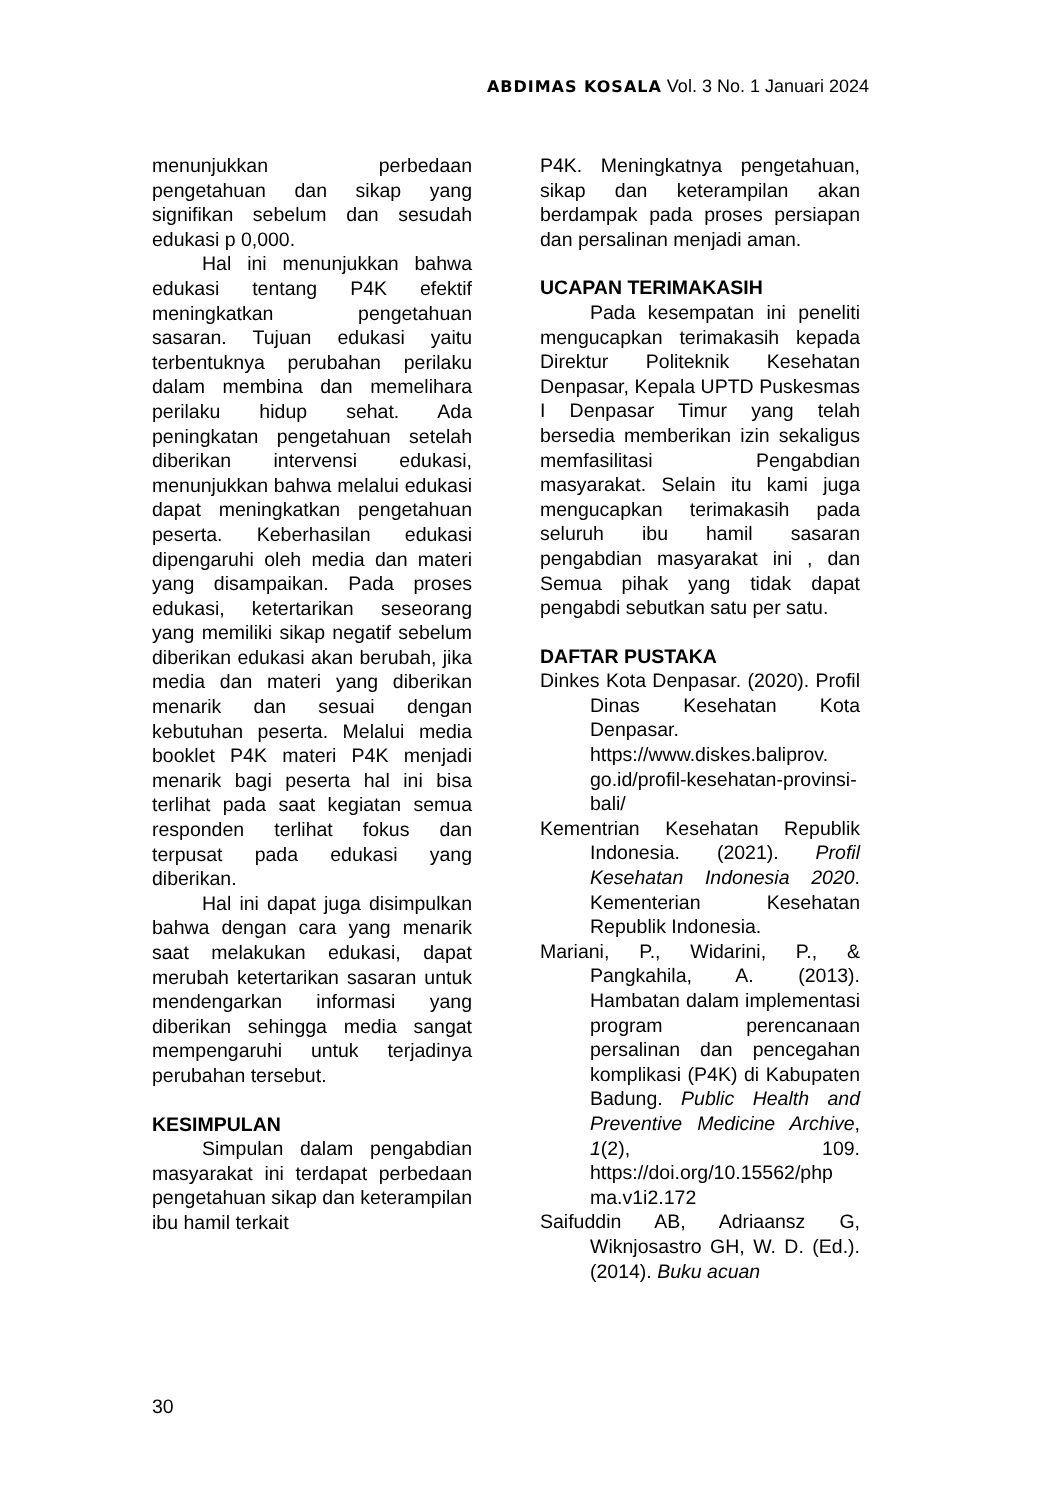ABDIMAS KOSALA Vol. 3 No. 1 Januari 2024
menunjukkan perbedaan pengetahuan dan sikap yang signifikan sebelum dan sesudah edukasi p 0,000.
Hal ini menunjukkan bahwa edukasi tentang P4K efektif meningkatkan pengetahuan sasaran. Tujuan edukasi yaitu terbentuknya perubahan perilaku dalam membina dan memelihara perilaku hidup sehat. Ada peningkatan pengetahuan setelah diberikan intervensi edukasi, menunjukkan bahwa melalui edukasi dapat meningkatkan pengetahuan peserta. Keberhasilan edukasi dipengaruhi oleh media dan materi yang disampaikan. Pada proses edukasi, ketertarikan seseorang yang memiliki sikap negatif sebelum diberikan edukasi akan berubah, jika media dan materi yang diberikan menarik dan sesuai dengan kebutuhan peserta. Melalui media booklet P4K materi P4K menjadi menarik bagi peserta hal ini bisa terlihat pada saat kegiatan semua responden terlihat fokus dan terpusat pada edukasi yang diberikan.
Hal ini dapat juga disimpulkan bahwa dengan cara yang menarik saat melakukan edukasi, dapat merubah ketertarikan sasaran untuk mendengarkan informasi yang diberikan sehingga media sangat mempengaruhi untuk terjadinya perubahan tersebut.
KESIMPULAN
Simpulan dalam pengabdian masyarakat ini terdapat perbedaan pengetahuan sikap dan keterampilan ibu hamil terkait
P4K. Meningkatnya pengetahuan, sikap dan keterampilan akan berdampak pada proses persiapan dan persalinan menjadi aman.
UCAPAN TERIMAKASIH
Pada kesempatan ini peneliti mengucapkan terimakasih kepada Direktur Politeknik Kesehatan Denpasar, Kepala UPTD Puskesmas I Denpasar Timur yang telah bersedia memberikan izin sekaligus memfasilitasi Pengabdian masyarakat. Selain itu kami juga mengucapkan terimakasih pada seluruh ibu hamil sasaran pengabdian masyarakat ini , dan Semua pihak yang tidak dapat pengabdi sebutkan satu per satu.
DAFTAR PUSTAKA
Dinkes Kota Denpasar. (2020). Profil Dinas Kesehatan Kota Denpasar. https://www.diskes.baliprov. go.id/profil-kesehatan-provinsi-bali/
Kementrian Kesehatan Republik Indonesia. (2021). Profil Kesehatan Indonesia 2020. Kementerian Kesehatan Republik Indonesia.
Mariani, P., Widarini, P., & Pangkahila, A. (2013). Hambatan dalam implementasi program perencanaan persalinan dan pencegahan komplikasi (P4K) di Kabupaten Badung. Public Health and Preventive Medicine Archive, 1(2), 109. https://doi.org/10.15562/php ma.v1i2.172
Saifuddin AB, Adriaansz G, Wiknjosastro GH, W. D. (Ed.). (2014). Buku acuan
30